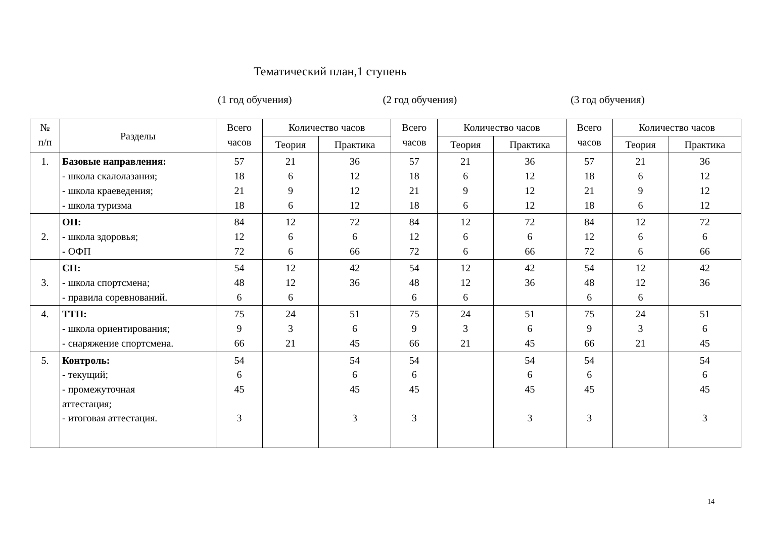Тематический план,1 ступень
(1 год обучения) (2 год обучения) (3 год обучения)
| № п/п | Разделы | Всего часов | Количество часов | | Всего часов | Количество часов | | Всего часов | Количество часов | |
| --- | --- | --- | --- | --- | --- | --- | --- | --- | --- | --- |
| | | | Теория | Практика | | Теория | Практика | | Теория | Практика |
| 1. | Базовые направления: - школа скалолазания; - школа краеведения; - школа туризма | 57 18 21 18 | 21 6 9 6 | 36 12 12 12 | 57 18 21 18 | 21 6 9 6 | 36 12 12 12 | 57 18 21 18 | 21 6 9 6 | 36 12 12 12 |
| 2. | ОП: - школа здоровья; - ОФП | 84 12 72 | 12 6 6 | 72 6 66 | 84 12 72 | 12 6 6 | 72 6 66 | 84 12 72 | 12 6 6 | 72 6 66 |
| 3. | СП: - школа спортсмена; - правила соревнований. | 54 48 6 | 12 12 6 | 42 36 | 54 48 6 | 12 12 6 | 42 36 | 54 48 6 | 12 12 6 | 42 36 |
| 4. | ТТП: - школа ориентирования; - снаряжение спортсмена. | 75 9 66 | 24 3 21 | 51 6 45 | 75 9 66 | 24 3 21 | 51 6 45 | 75 9 66 | 24 3 21 | 51 6 45 |
| 5. | Контроль: - текущий; - промежуточная аттестация; - итоговая аттестация. | 54 6 45 3 | | 54 6 45 3 | 54 6 45 3 | | 54 6 45 3 | 54 6 45 3 | | 54 6 45 3 |
14